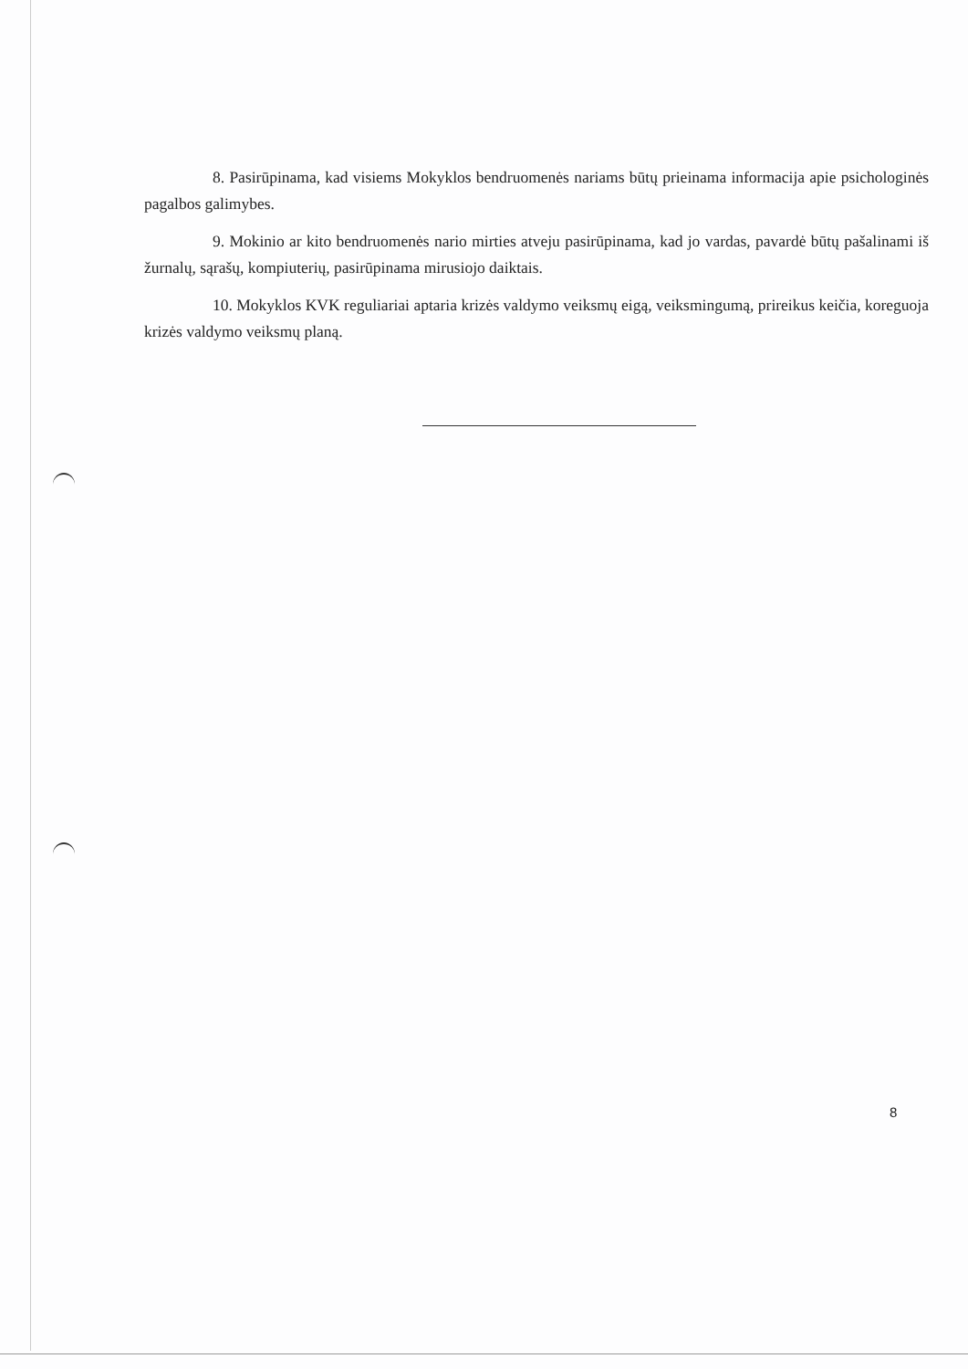8. Pasirūpinama, kad visiems Mokyklos bendruomenės nariams būtų prieinama informacija apie psichologinės pagalbos galimybes.
9. Mokinio ar kito bendruomenės nario mirties atveju pasirūpinama, kad jo vardas, pavardė būtų pašalinami iš žurnalų, sąrašų, kompiuterių, pasirūpinama mirusiojo daiktais.
10. Mokyklos KVK reguliariai aptaria krizės valdymo veiksmų eigą, veiksmingumą, prireikus keičia, koreguoja krizės valdymo veiksmų planą.
8